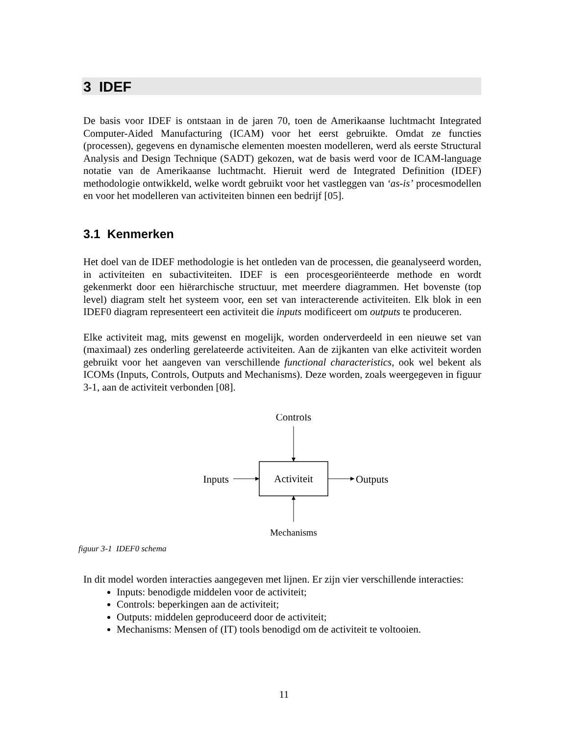3 IDEF
De basis voor IDEF is ontstaan in de jaren 70, toen de Amerikaanse luchtmacht Integrated Computer-Aided Manufacturing (ICAM) voor het eerst gebruikte. Omdat ze functies (processen), gegevens en dynamische elementen moesten modelleren, werd als eerste Structural Analysis and Design Technique (SADT) gekozen, wat de basis werd voor de ICAM-language notatie van de Amerikaanse luchtmacht. Hieruit werd de Integrated Definition (IDEF) methodologie ontwikkeld, welke wordt gebruikt voor het vastleggen van ‘as-is’ procesmodellen en voor het modelleren van activiteiten binnen een bedrijf [05].
3.1 Kenmerken
Het doel van de IDEF methodologie is het ontleden van de processen, die geanalyseerd worden, in activiteiten en subactiviteiten. IDEF is een procesgeoriënteerde methode en wordt gekenmerkt door een hiërarchische structuur, met meerdere diagrammen. Het bovenste (top level) diagram stelt het systeem voor, een set van interacterende activiteiten. Elk blok in een IDEF0 diagram representeert een activiteit die inputs modificeert om outputs te produceren.
Elke activiteit mag, mits gewenst en mogelijk, worden onderverdeeld in een nieuwe set van (maximaal) zes onderling gerelateerde activiteiten. Aan de zijkanten van elke activiteit worden gebruikt voor het aangeven van verschillende functional characteristics, ook wel bekent als ICOMs (Inputs, Controls, Outputs and Mechanisms). Deze worden, zoals weergegeven in figuur 3-1, aan de activiteit verbonden [08].
Controls
Activiteit
Inputs
Outputs
Mechanisms
figuur 3-1 IDEF0 schema
In dit model worden interacties aangegeven met lijnen. Er zijn vier verschillende interacties:
Inputs: benodigde middelen voor de activiteit;
Controls: beperkingen aan de activiteit;
Outputs: middelen geproduceerd door de activiteit;
Mechanisms: Mensen of (IT) tools benodigd om de activiteit te voltooien.
11